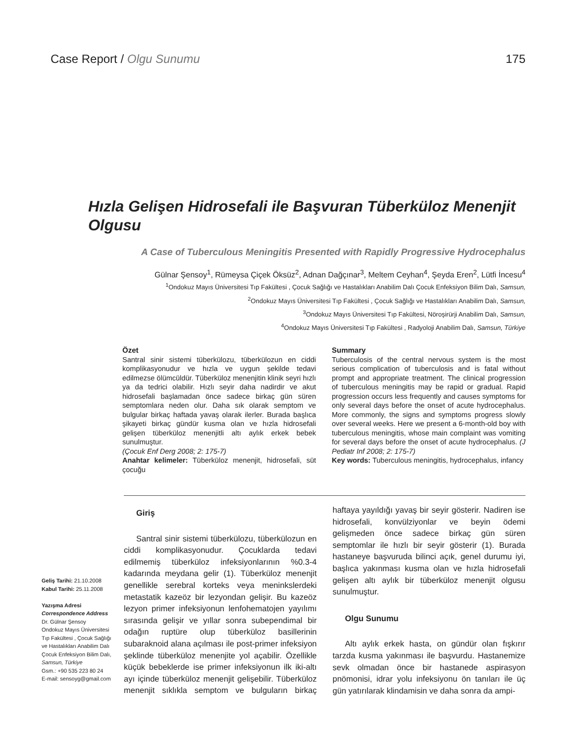Case Report / Olgu Sunumu 175
Hızla Gelişen Hidrosefali ile Başvuran Tüberküloz Menenjit Olgusu
A Case of Tuberculous Meningitis Presented with Rapidly Progressive Hydrocephalus
Gülnar Şensoy<sup>1</sup>, Rümeysa Çiçek Öksüz<sup>2</sup>, Adnan Dağçınar<sup>3</sup>, Meltem Ceyhan<sup>4</sup>, Şeyda Eren<sup>2</sup>, Lütfi İncesu<sup>4</sup>
<sup>1</sup> Ondokuz Mayıs Üniversitesi Tıp Fakültesi , Çocuk Sağlığı ve Hastalıkları Anabilim Dalı Çocuk Enfeksiyon Bilim Dalı, Samsun,
<sup>2</sup> Ondokuz Mayıs Üniversitesi Tıp Fakültesi , Çocuk Sağlığı ve Hastalıkları Anabilim Dalı, Samsun,
<sup>3</sup> Ondokuz Mayıs Üniversitesi Tıp Fakültesi, Nöroşirürji Anabilim Dalı, Samsun,
<sup>4</sup> Ondokuz Mayıs Üniversitesi Tıp Fakültesi , Radyoloji Anabilim Dalı, Samsun, Türkiye
Özet
Santral sinir sistemi tüberkülozu, tüberkülozun en ciddi komplikasyonudur ve hızla ve uygun şekilde tedavi edilmezse ölümcüldür. Tüberküloz menenjitin klinik seyri hızlı ya da tedrici olabilir. Hızlı seyir daha nadirdir ve akut hidrosefali başlamadan önce sadece birkaç gün süren semptomlara neden olur. Daha sık olarak semptom ve bulgular birkaç haftada yavaş olarak ilerler. Burada başlıca şikayeti birkaç gündür kusma olan ve hızla hidrosefali gelişen tüberküloz menenjitli altı aylık erkek bebek sunulmuştur.
(Çocuk Enf Derg 2008; 2: 175-7)
Anahtar kelimeler: Tüberküloz menenjit, hidrosefali, süt çocuğu
Summary
Tuberculosis of the central nervous system is the most serious complication of tuberculosis and is fatal without prompt and appropriate treatment. The clinical progression of tuberculous meningitis may be rapid or gradual. Rapid progression occurs less frequently and causes symptoms for only several days before the onset of acute hydrocephalus. More commonly, the signs and symptoms progress slowly over several weeks. Here we present a 6-month-old boy with tuberculous meningitis, whose main complaint was vomiting for several days before the onset of acute hydrocephalus. (J Pediatr Inf 2008; 2: 175-7)
Key words: Tuberculous meningitis, hydrocephalus, infancy
Geliş Tarihi: 21.10.2008
Kabul Tarihi: 25.11.2008
Yazışma Adresi
Correspondence Address
Dr. Gülnar Şensoy
Ondokuz Mayıs Üniversitesi Tıp Fakültesi , Çocuk Sağlığı ve Hastalıkları Anabilim Dalı Çocuk Enfeksiyon Bilim Dalı,
Samsun, Türkiye
Gsm.: +90 535 223 80 24
E-mail: sensoyg@gmail.com
Giriş
Santral sinir sistemi tüberkülozu, tüberkülozun en ciddi komplikasyonudur. Çocuklarda tedavi edilmemiş tüberküloz infeksiyonlarının %0.3-4 kadarında meydana gelir (1). Tüberküloz menenjit genellikle serebral korteks veya meninkslerdeki metastatik kazeöz bir lezyondan gelişir. Bu kazeöz lezyon primer infeksiyonun lenfohematojen yayılımı sırasında gelişir ve yıllar sonra subependimal bir odağın ruptüre olup tüberküloz basillerinin subaraknoid alana açılması ile post-primer infeksiyon şeklinde tüberküloz menenjite yol açabilir. Özellikle küçük bebeklerde ise primer infeksiyonun ilk iki-altı ayı içinde tüberküloz menenjit gelişebilir. Tüberküloz menenjit sıklıkla semptom ve bulguların birkaç haftaya yayıldığı yavaş bir seyir gösterir. Nadiren ise hidrosefali, konvülziyonlar ve beyin ödemi gelişmeden önce sadece birkaç gün süren semptomlar ile hızlı bir seyir gösterir (1). Burada hastaneye başvuruda bilinci açık, genel durumu iyi, başlıca yakınması kusma olan ve hızla hidrosefali gelişen altı aylık bir tüberküloz menenjit olgusu sunulmuştur.
Olgu Sunumu
Altı aylık erkek hasta, on gündür olan fışkırır tarzda kusma yakınması ile başvurdu. Hastanemize sevk olmadan önce bir hastanede aspirasyon pnömonisi, idrar yolu infeksiyonu ön tanıları ile üç gün yatırılarak klindamisin ve daha sonra da ampi-